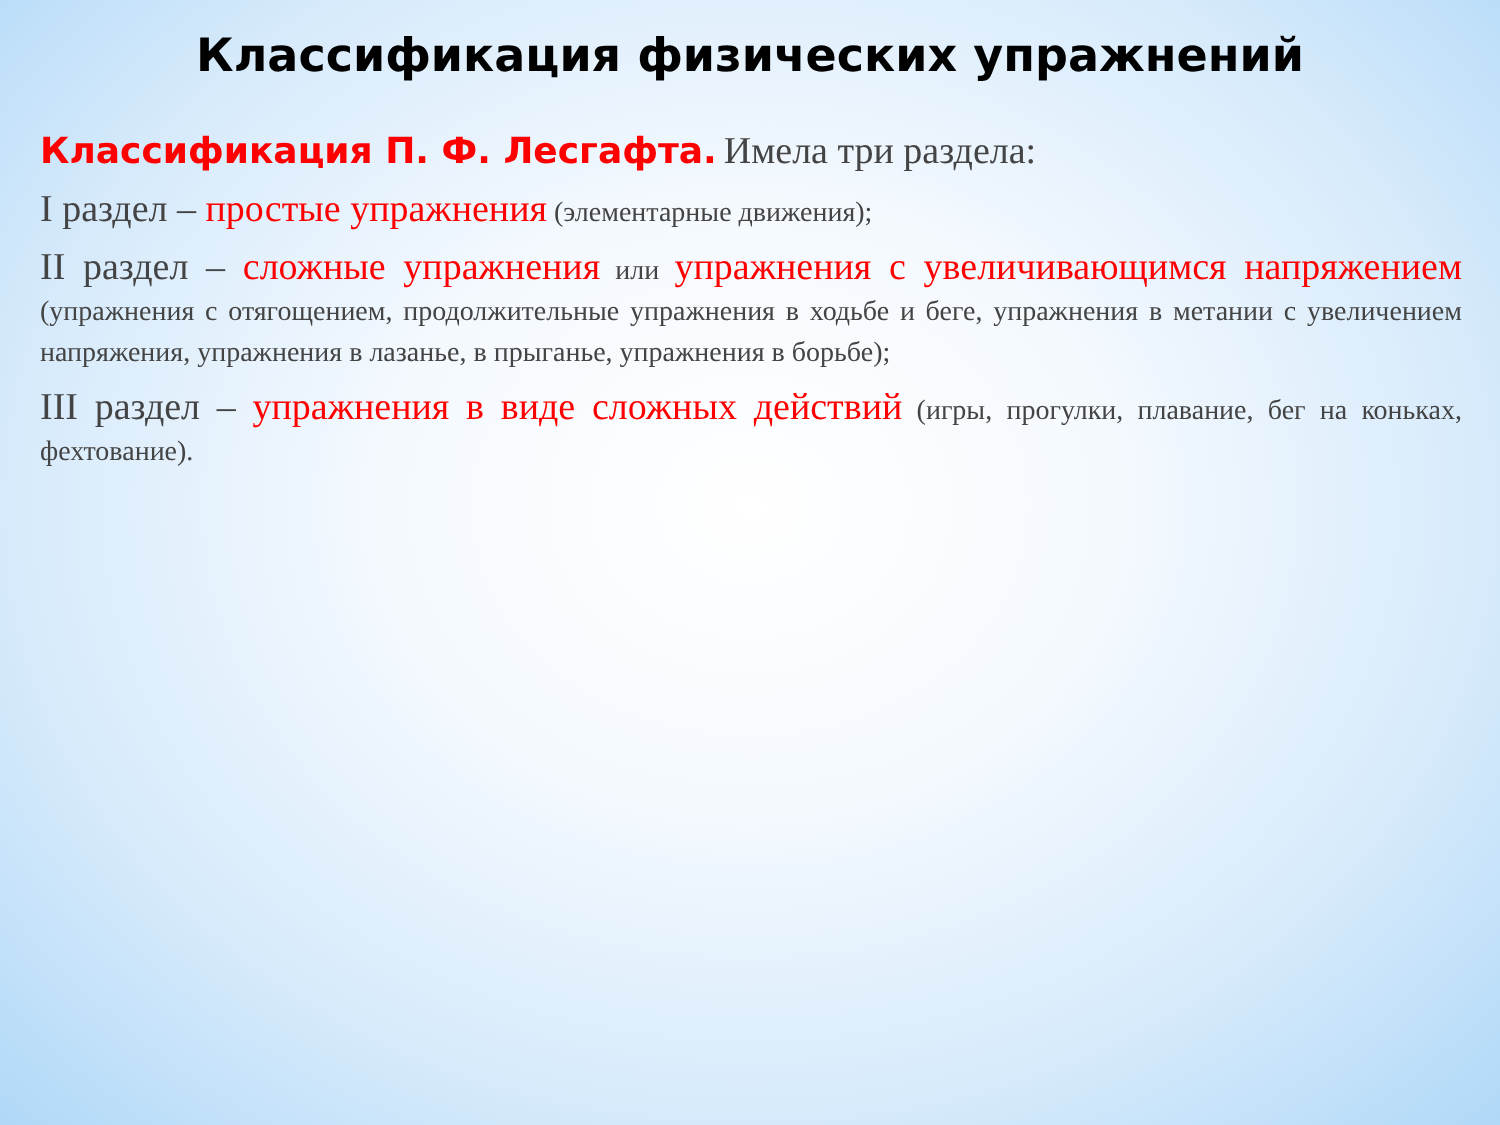Классификация физических упражнений
Классификация П. Ф. Лесгафта. Имела три раздела:
I раздел – простые упражнения (элементарные движения);
II раздел – сложные упражнения или упражнения с увеличивающимся напряжением (упражнения с отягощением, продолжительные упражнения в ходьбе и беге, упражнения в метании с увеличением напряжения, упражнения в лазанье, в прыганье, упражнения в борьбе);
III раздел – упражнения в виде сложных действий (игры, прогулки, плавание, бег на коньках, фехтование).